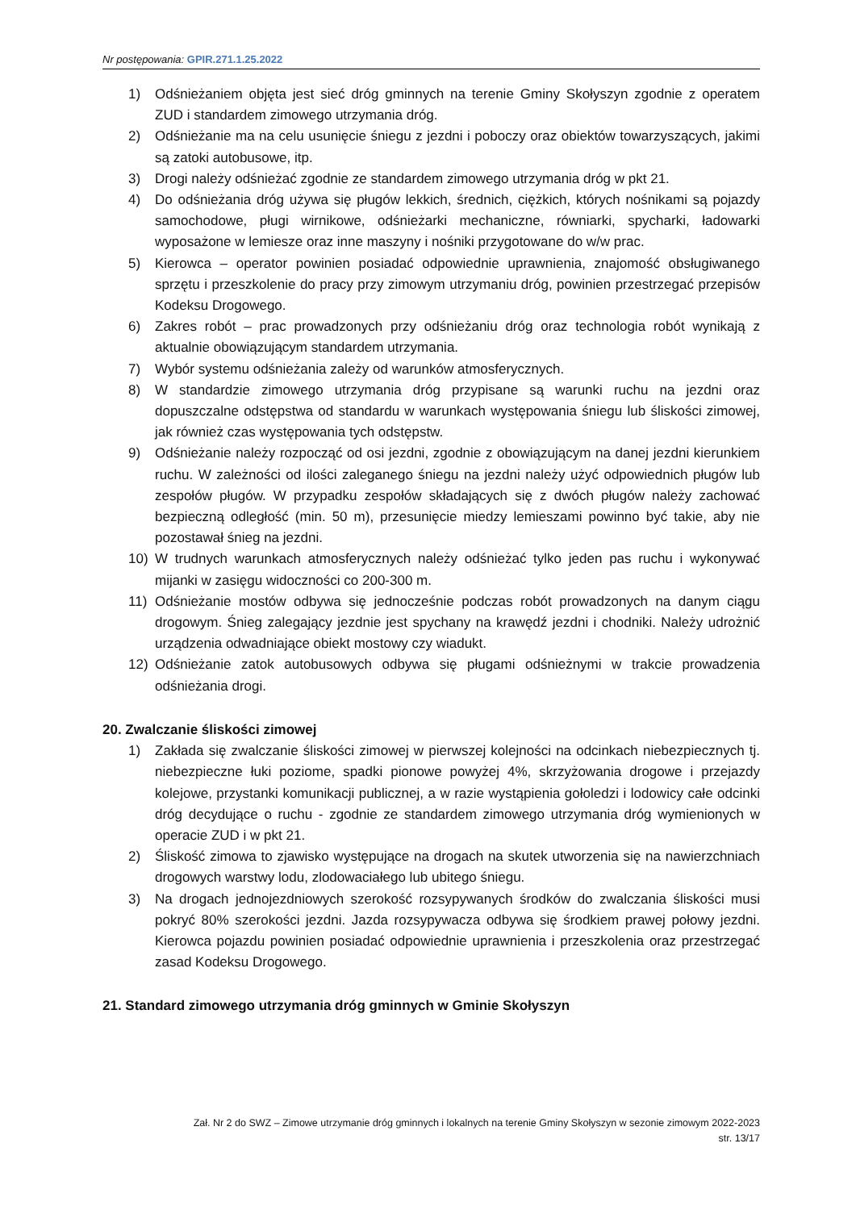Nr postępowania: GPIR.271.1.25.2022
1) Odśnieżaniem objęta jest sieć dróg gminnych na terenie Gminy Skołyszyn zgodnie z operatem ZUD i standardem zimowego utrzymania dróg.
2) Odśnieżanie ma na celu usunięcie śniegu z jezdni i poboczy oraz obiektów towarzyszących, jakimi są zatoki autobusowe, itp.
3) Drogi należy odśnieżać zgodnie ze standardem zimowego utrzymania dróg w pkt 21.
4) Do odśnieżania dróg używa się pługów lekkich, średnich, ciężkich, których nośnikami są pojazdy samochodowe, pługi wirnikowe, odśnieżarki mechaniczne, równiarki, spycharki, ładowarki wyposażone w lemiesze oraz inne maszyny i nośniki przygotowane do w/w prac.
5) Kierowca – operator powinien posiadać odpowiednie uprawnienia, znajomość obsługiwanego sprzętu i przeszkolenie do pracy przy zimowym utrzymaniu dróg, powinien przestrzegać przepisów Kodeksu Drogowego.
6) Zakres robót – prac prowadzonych przy odśnieżaniu dróg oraz technologia robót wynikają z aktualnie obowiązującym standardem utrzymania.
7) Wybór systemu odśnieżania zależy od warunków atmosferycznych.
8) W standardzie zimowego utrzymania dróg przypisane są warunki ruchu na jezdni oraz dopuszczalne odstępstwa od standardu w warunkach występowania śniegu lub śliskości zimowej, jak również czas występowania tych odstępstw.
9) Odśnieżanie należy rozpocząć od osi jezdni, zgodnie z obowiązującym na danej jezdni kierunkiem ruchu. W zależności od ilości zaleganego śniegu na jezdni należy użyć odpowiednich pługów lub zespołów pługów. W przypadku zespołów składających się z dwóch pługów należy zachować bezpieczną odległość (min. 50 m), przesunięcie miedzy lemieszami powinno być takie, aby nie pozostawał śnieg na jezdni.
10) W trudnych warunkach atmosferycznych należy odśnieżać tylko jeden pas ruchu i wykonywać mijanki w zasięgu widoczności co 200-300 m.
11) Odśnieżanie mostów odbywa się jednocześnie podczas robót prowadzonych na danym ciągu drogowym. Śnieg zalegający jezdnie jest spychany na krawędź jezdni i chodniki. Należy udrożnić urządzenia odwadniające obiekt mostowy czy wiadukt.
12) Odśnieżanie zatok autobusowych odbywa się pługami odśnieżnymi w trakcie prowadzenia odśnieżania drogi.
20. Zwalczanie śliskości zimowej
1) Zakłada się zwalczanie śliskości zimowej w pierwszej kolejności na odcinkach niebezpiecznych tj. niebezpieczne łuki poziome, spadki pionowe powyżej 4%, skrzyżowania drogowe i przejazdy kolejowe, przystanki komunikacji publicznej, a w razie wystąpienia gołoledzi i lodowicy całe odcinki dróg decydujące o ruchu - zgodnie ze standardem zimowego utrzymania dróg wymienionych w operacie ZUD i w pkt 21.
2) Śliskość zimowa to zjawisko występujące na drogach na skutek utworzenia się na nawierzchniach drogowych warstwy lodu, zlodowaciałego lub ubitego śniegu.
3) Na drogach jednojezdniowych szerokość rozsypywanych środków do zwalczania śliskości musi pokryć 80% szerokości jezdni. Jazda rozsypywacza odbywa się środkiem prawej połowy jezdni. Kierowca pojazdu powinien posiadać odpowiednie uprawnienia i przeszkolenia oraz przestrzegać zasad Kodeksu Drogowego.
21. Standard zimowego utrzymania dróg gminnych w Gminie Skołyszyn
Zał. Nr 2 do SWZ – Zimowe utrzymanie dróg gminnych i lokalnych na terenie Gminy Skołyszyn w sezonie zimowym 2022-2023
str. 13/17